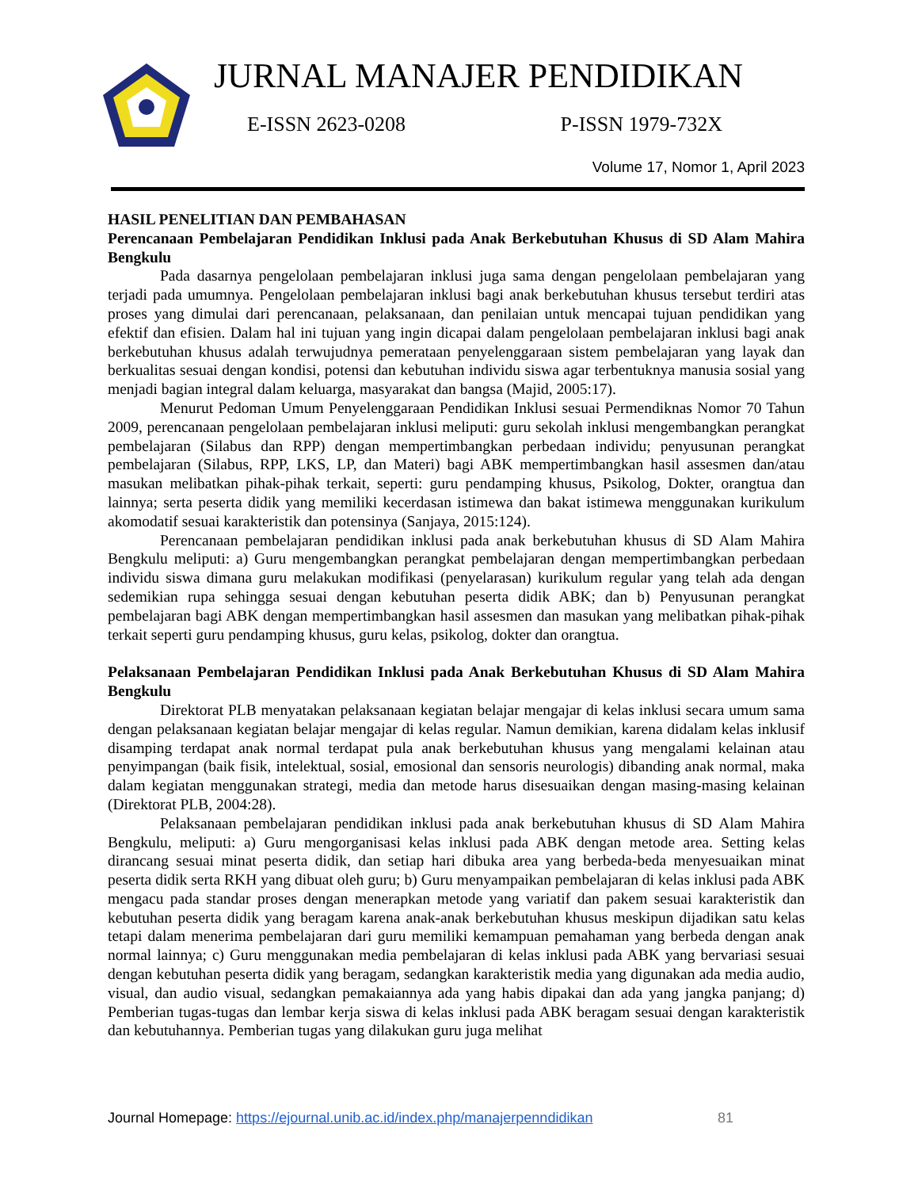JURNAL MANAJER PENDIDIKAN
E-ISSN 2623-0208 P-ISSN 1979-732X
Volume 17, Nomor 1, April 2023
HASIL PENELITIAN DAN PEMBAHASAN
Perencanaan Pembelajaran Pendidikan Inklusi pada Anak Berkebutuhan Khusus di SD Alam Mahira Bengkulu
Pada dasarnya pengelolaan pembelajaran inklusi juga sama dengan pengelolaan pembelajaran yang terjadi pada umumnya. Pengelolaan pembelajaran inklusi bagi anak berkebutuhan khusus tersebut terdiri atas proses yang dimulai dari perencanaan, pelaksanaan, dan penilaian untuk mencapai tujuan pendidikan yang efektif dan efisien. Dalam hal ini tujuan yang ingin dicapai dalam pengelolaan pembelajaran inklusi bagi anak berkebutuhan khusus adalah terwujudnya pemerataan penyelenggaraan sistem pembelajaran yang layak dan berkualitas sesuai dengan kondisi, potensi dan kebutuhan individu siswa agar terbentuknya manusia sosial yang menjadi bagian integral dalam keluarga, masyarakat dan bangsa (Majid, 2005:17).
Menurut Pedoman Umum Penyelenggaraan Pendidikan Inklusi sesuai Permendiknas Nomor 70 Tahun 2009, perencanaan pengelolaan pembelajaran inklusi meliputi: guru sekolah inklusi mengembangkan perangkat pembelajaran (Silabus dan RPP) dengan mempertimbangkan perbedaan individu; penyusunan perangkat pembelajaran (Silabus, RPP, LKS, LP, dan Materi) bagi ABK mempertimbangkan hasil assesmen dan/atau masukan melibatkan pihak-pihak terkait, seperti: guru pendamping khusus, Psikolog, Dokter, orangtua dan lainnya; serta peserta didik yang memiliki kecerdasan istimewa dan bakat istimewa menggunakan kurikulum akomodatif sesuai karakteristik dan potensinya (Sanjaya, 2015:124).
Perencanaan pembelajaran pendidikan inklusi pada anak berkebutuhan khusus di SD Alam Mahira Bengkulu meliputi: a) Guru mengembangkan perangkat pembelajaran dengan mempertimbangkan perbedaan individu siswa dimana guru melakukan modifikasi (penyelarasan) kurikulum regular yang telah ada dengan sedemikian rupa sehingga sesuai dengan kebutuhan peserta didik ABK; dan b) Penyusunan perangkat pembelajaran bagi ABK dengan mempertimbangkan hasil assesmen dan masukan yang melibatkan pihak-pihak terkait seperti guru pendamping khusus, guru kelas, psikolog, dokter dan orangtua.
Pelaksanaan Pembelajaran Pendidikan Inklusi pada Anak Berkebutuhan Khusus di SD Alam Mahira Bengkulu
Direktorat PLB menyatakan pelaksanaan kegiatan belajar mengajar di kelas inklusi secara umum sama dengan pelaksanaan kegiatan belajar mengajar di kelas regular. Namun demikian, karena didalam kelas inklusif disamping terdapat anak normal terdapat pula anak berkebutuhan khusus yang mengalami kelainan atau penyimpangan (baik fisik, intelektual, sosial, emosional dan sensoris neurologis) dibanding anak normal, maka dalam kegiatan menggunakan strategi, media dan metode harus disesuaikan dengan masing-masing kelainan (Direktorat PLB, 2004:28).
Pelaksanaan pembelajaran pendidikan inklusi pada anak berkebutuhan khusus di SD Alam Mahira Bengkulu, meliputi: a) Guru mengorganisasi kelas inklusi pada ABK dengan metode area. Setting kelas dirancang sesuai minat peserta didik, dan setiap hari dibuka area yang berbeda-beda menyesuaikan minat peserta didik serta RKH yang dibuat oleh guru; b) Guru menyampaikan pembelajaran di kelas inklusi pada ABK mengacu pada standar proses dengan menerapkan metode yang variatif dan pakem sesuai karakteristik dan kebutuhan peserta didik yang beragam karena anak-anak berkebutuhan khusus meskipun dijadikan satu kelas tetapi dalam menerima pembelajaran dari guru memiliki kemampuan pemahaman yang berbeda dengan anak normal lainnya; c) Guru menggunakan media pembelajaran di kelas inklusi pada ABK yang bervariasi sesuai dengan kebutuhan peserta didik yang beragam, sedangkan karakteristik media yang digunakan ada media audio, visual, dan audio visual, sedangkan pemakaiannya ada yang habis dipakai dan ada yang jangka panjang; d) Pemberian tugas-tugas dan lembar kerja siswa di kelas inklusi pada ABK beragam sesuai dengan karakteristik dan kebutuhannya. Pemberian tugas yang dilakukan guru juga melihat
Journal Homepage: https://ejournal.unib.ac.id/index.php/manajerpenndidikan 81